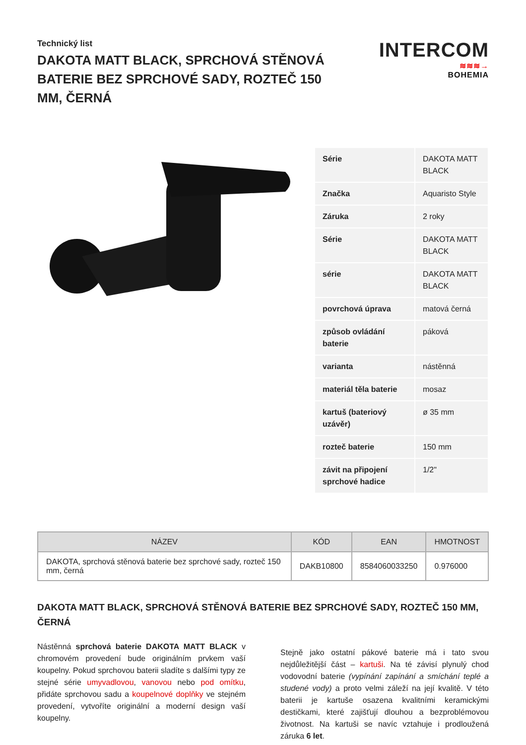Technický list
DAKOTA MATT BLACK, SPRCHOVÁ STĚNOVÁ BATERIE BEZ SPRCHOVÉ SADY, ROZTEČ 150 MM, ČERNÁ
INTERCOM
≋≋≋→
BOHEMIA
| Série | DAKOTA MATT BLACK |
| Značka | Aquaristo Style |
| Záruka | 2 roky |
| Série | DAKOTA MATT BLACK |
| série | DAKOTA MATT BLACK |
| povrchová úprava | matová černá |
| způsob ovládání baterie | páková |
| varianta | nástěnná |
| materiál těla baterie | mosaz |
| kartuš (bateriový uzávěr) | ø 35 mm |
| rozteč baterie | 150 mm |
| závit na připojení sprchové hadice | 1/2" |
| NÁZEV | KÓD | EAN | HMOTNOST |
| --- | --- | --- | --- |
| DAKOTA, sprchová stěnová baterie bez sprchové sady, rozteč 150 mm, černá | DAKB10800 | 8584060033250 | 0.976000 |
DAKOTA MATT BLACK, SPRCHOVÁ STĚNOVÁ BATERIE BEZ SPRCHOVÉ SADY, ROZTEČ 150 MM, ČERNÁ
Nástěnná sprchová baterie DAKOTA MATT BLACK v chromovém provedení bude originálním prvkem vaší koupelny. Pokud sprchovou baterii sladíte s dalšími typy ze stejné série umyvadlovou, vanovou nebo pod omítku, přidáte sprchovou sadu a koupelnové doplňky ve stejném provedení, vytvoříte originální a moderní design vaší koupelny.
Stejně jako ostatní pákové baterie má i tato svou nejdůležitější část – kartuši. Na té závisí plynulý chod vodovodní baterie (vypínání zapínání a smíchání teplé a studené vody) a proto velmi záleží na její kvalitě. V této baterii je kartuše osazena kvalitními keramickými destičkami, které zajišťují dlouhou a bezproblémovou životnost. Na kartuši se navíc vztahuje i prodloužená záruka 6 let.